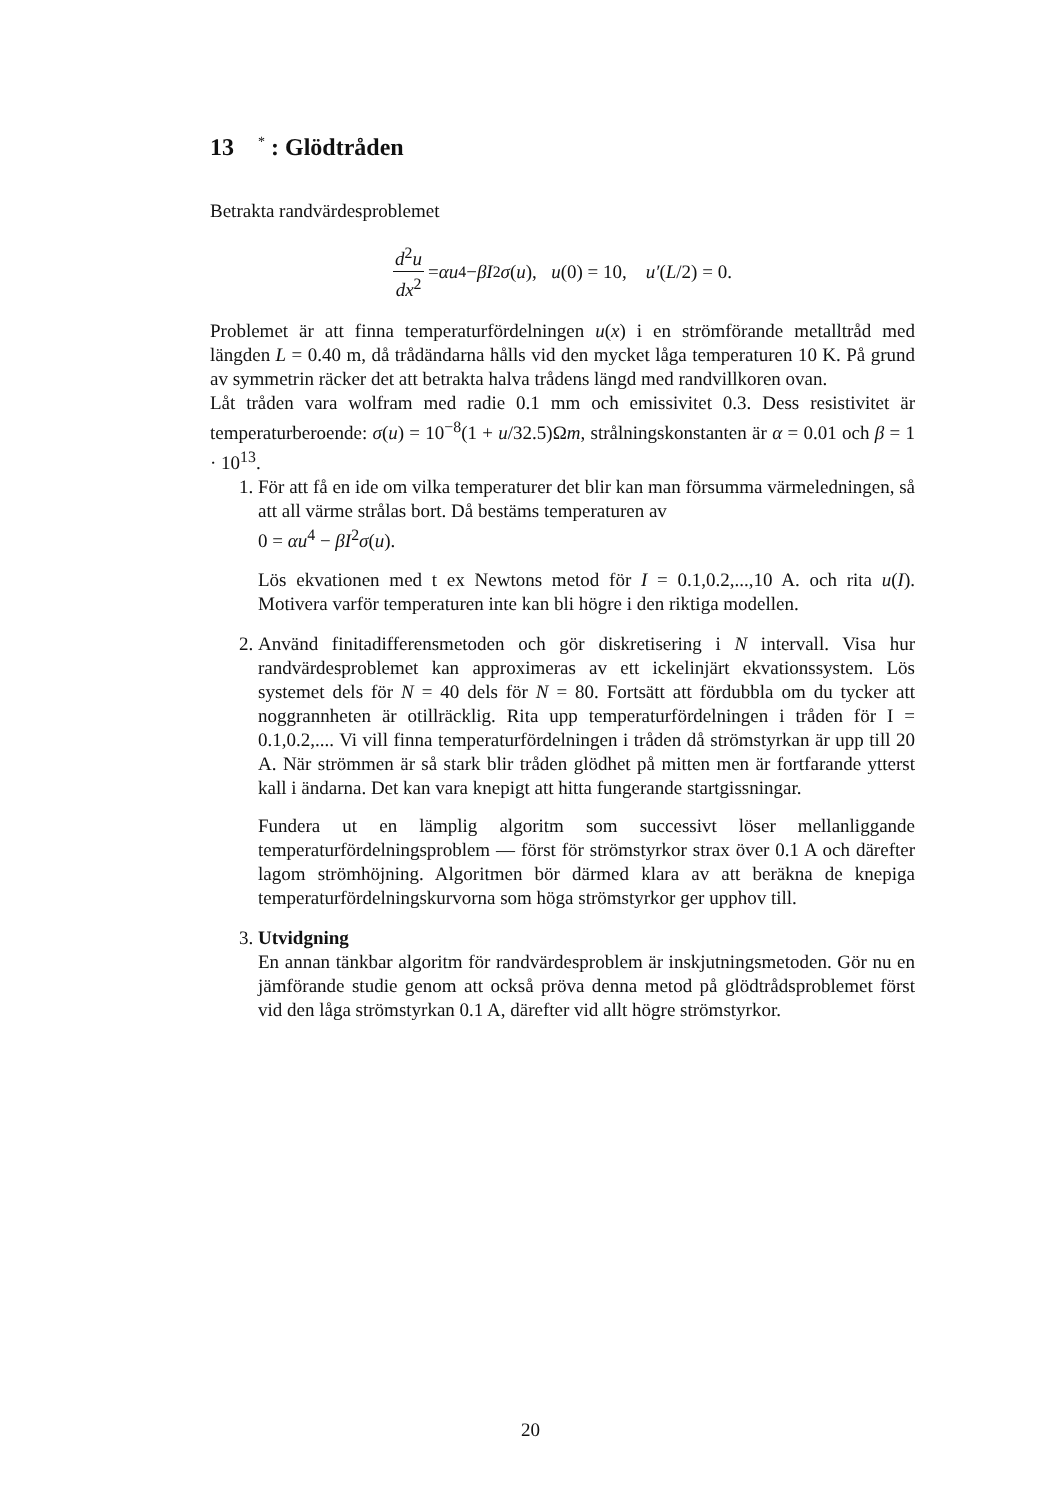13 <sup>*</sup> : Glödtråden
Betrakta randvärdesproblemet
d<sup>2</sup>u dx<sup>2</sup> = αu<sup>4</sup> − βI<sup>2</sup> σ (u), u (0) = 10, u′ (L /2) = 0.
Problemet är att finna temperaturfördelningen u(x) i en strömförande metalltråd med längden L = 0.40 m, då trådändarna hålls vid den mycket låga temperaturen 10 K. På grund av symmetrin räcker det att betrakta halva trådens längd med randvillkoren ovan.
Låt tråden vara wolfram med radie 0.1 mm och emissivitet 0.3. Dess resistivitet är temperaturberoende: σ(u) = 10<sup>−8</sup>(1 + u/32.5)Ωm, strålningskonstanten är α = 0.01 och β = 1 · 10<sup>13</sup>.
1. För att få en ide om vilka temperaturer det blir kan man försumma värmeledningen, så att all värme strålas bort. Då bestäms temperaturen av
0 = αu<sup>4</sup> − βI<sup>2</sup>σ(u).
Lös ekvationen med t ex Newtons metod för I = 0.1,0.2,...,10 A. och rita u(I). Motivera varför temperaturen inte kan bli högre i den riktiga modellen.
2. Använd finitadifferensmetoden och gör diskretisering i N intervall. Visa hur randvärdesproblemet kan approximeras av ett ickelinjärt ekvationssystem. Lös systemet dels för N = 40 dels för N = 80. Fortsätt att fördubbla om du tycker att noggrannheten är otillräcklig. Rita upp temperaturfördelningen i tråden för I = 0.1,0.2,.... Vi vill finna temperaturfördelningen i tråden då strömstyrkan är upp till 20 A. När strömmen är så stark blir tråden glödhet på mitten men är fortfarande ytterst kall i ändarna. Det kan vara knepigt att hitta fungerande startgissningar.
Fundera ut en lämplig algoritm som successivt löser mellanliggande temperaturfördelningsproblem — först för strömstyrkor strax över 0.1 A och därefter lagom strömhöjning. Algoritmen bör därmed klara av att beräkna de knepiga temperaturfördelningskurvorna som höga strömstyrkor ger upphov till.
3. Utvidgning
En annan tänkbar algoritm för randvärdesproblem är inskjutningsmetoden. Gör nu en jämförande studie genom att också pröva denna metod på glödtrådsproblemet först vid den låga strömstyrkan 0.1 A, därefter vid allt högre strömstyrkor.
20